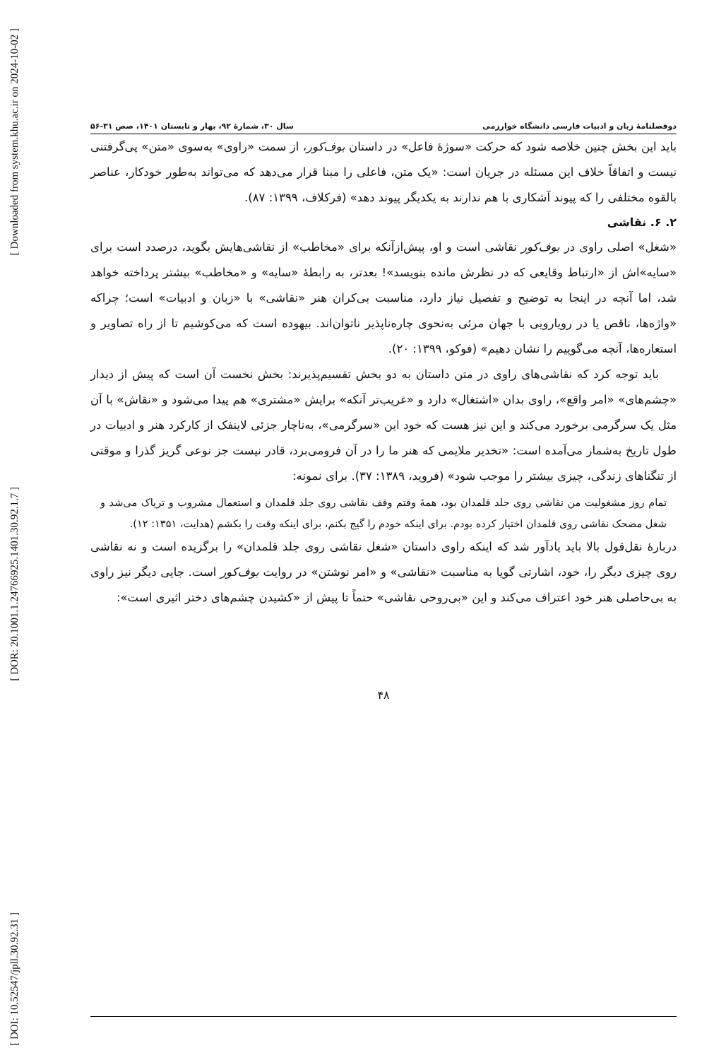[ Downloaded from system.khu.ac.ir on 2024-10-02 ]
[ DOR: 20.1001.1.24766925.1401.30.92.1.7 ]
[ DOI: 10.52547/jpll.30.92.31 ]
دوفصلنامهٔ زبان و ادبیات فارسی دانشگاه خوارزمی سال ۳۰، شمارهٔ ۹۲، بهار و تابستان ۱۴۰۱، صص ۳۱-۵۶
باید این بخش چنین خلاصه شود که حرکت «سوژهٔ فاعل» در داستان بوف‌کور، از سمت «راوی» به‌سوی «متن» پی‌گرفتنی نیست و اتفاقاً خلاف این مسئله در جریان است: «یک متن، فاعلی را مبنا قرار می‌دهد که می‌تواند به‌طور خودکار، عناصر بالقوه مختلفی را که پیوند آشکاری با هم ندارند به یکدیگر پیوند دهد» (فرکلاف، ۱۳۹۹: ۸۷).
۲. ۶. نقاشی
«شغل» اصلی راوی در بوف‌کور نقاشی است و او، پیش‌ازآنکه برای «مخاطب» از نقاشی‌هایش بگوید، درصدد است برای «سایه»‌اش از «ارتباط وقایعی که در نظرش مانده بنویسد»! بعدتر، به رابطهٔ «سایه» و «مخاطب» بیشتر پرداخته خواهد شد، اما آنچه در اینجا به توضیح و تفصیل نیاز دارد، مناسبت بی‌کران هنر «نقاشی» با «زبان و ادبیات» است؛ چراکه «واژه‌ها، ناقص یا در رویارویی با جهان مرئی به‌نحوی چاره‌ناپذیر ناتوان‌اند. بیهوده است که می‌کوشیم تا از راه تصاویر و استعاره‌ها، آنچه می‌گوییم را نشان دهیم» (فوکو، ۱۳۹۹: ۲۰).
باید توجه کرد که نقاشی‌های راوی در متن داستان به دو بخش تقسیم‌پذیرند: بخش نخست آن است که پیش از دیدار «چشم‌های» «امر واقع»، راوی بدان «اشتغال» دارد و «غریب‌تر آنکه» برایش «مشتری» هم پیدا می‌شود و «نقاش» با آن مثل یک سرگرمی برخورد می‌کند و این نیز هست که خود این «سرگرمی»، به‌ناچار جزئی لاینفک از کارکرد هنر و ادبیات در طول تاریخ به‌شمار می‌آمده است: «تخدیر ملایمی که هنر ما را در آن فرومی‌برد، قادر نیست جز نوعی گریز گذرا و موقتی از تنگناهای زندگی، چیزی بیشتر را موجب شود» (فروید، ۱۳۸۹: ۳۷). برای نمونه:
تمام روز مشغولیت من نقاشی روی جلد قلمدان بود، همهٔ وقتم وقف نقاشی روی جلد قلمدان و استعمال مشروب و تریاک می‌شد و شغل مضحک نقاشی روی قلمدان اختیار کرده بودم. برای اینکه خودم را گیج بکنم، برای اینکه وقت را بکشم (هدایت، ۱۳۵۱: ۱۲).
دربارهٔ نقل‌قول بالا باید یادآور شد که اینکه راوی داستان «شغل نقاشی روی جلد قلمدان» را برگزیده است و نه نقاشی روی چیزی دیگر را، خود، اشارتی گویا به مناسبت «نقاشی» و «امر نوشتن» در روایت بوف‌کور است. جایی دیگر نیز راوی به بی‌حاصلی هنر خود اعتراف می‌کند و این «بی‌روحی نقاشی» حتماً تا پیش از «کشیدن چشم‌های دختر اثیری است»:
۴۸